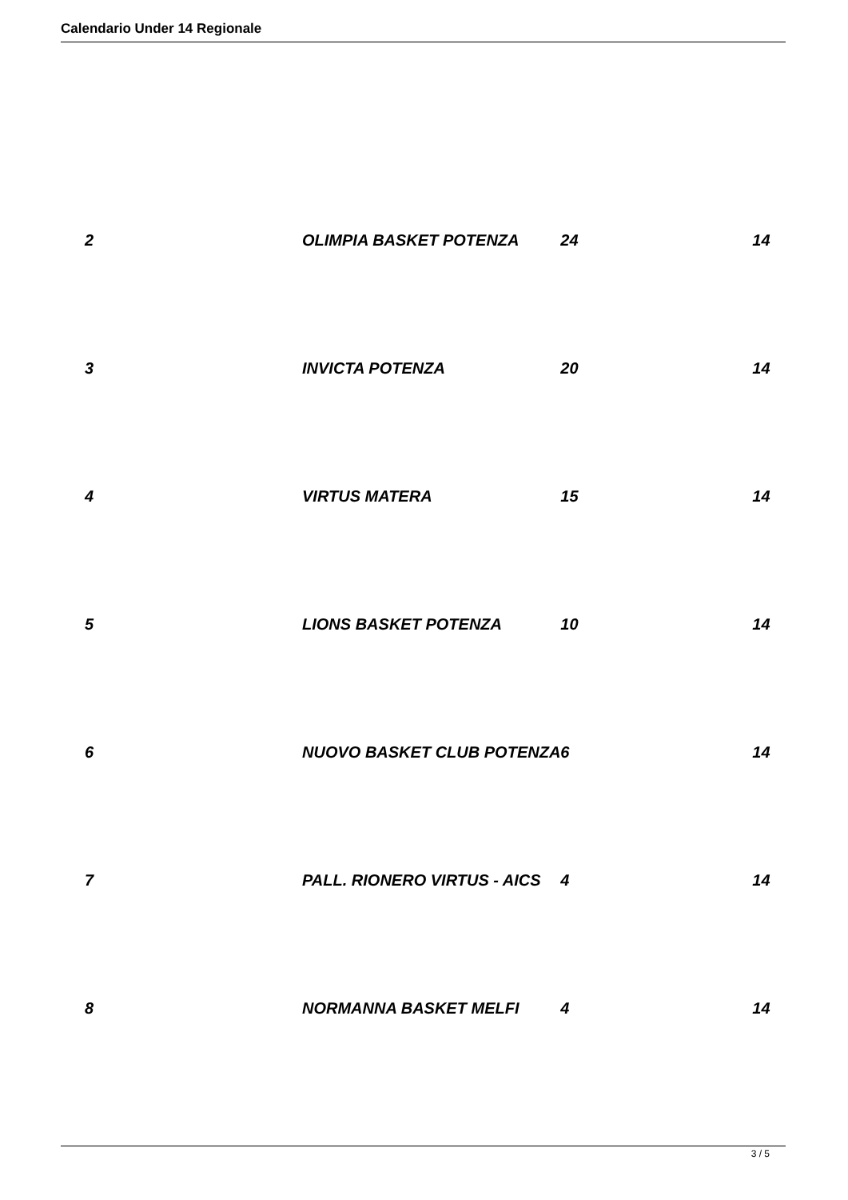Calendario Under 14 Regionale
| 2 | OLIMPIA BASKET POTENZA | 24 | 14 |
| 3 | INVICTA POTENZA | 20 | 14 |
| 4 | VIRTUS MATERA | 15 | 14 |
| 5 | LIONS BASKET POTENZA | 10 | 14 |
| 6 | NUOVO BASKET CLUB POTENZA | 6 | 14 |
| 7 | PALL. RIONERO VIRTUS - AICS | 4 | 14 |
| 8 | NORMANNA BASKET MELFI | 4 | 14 |
3 / 5